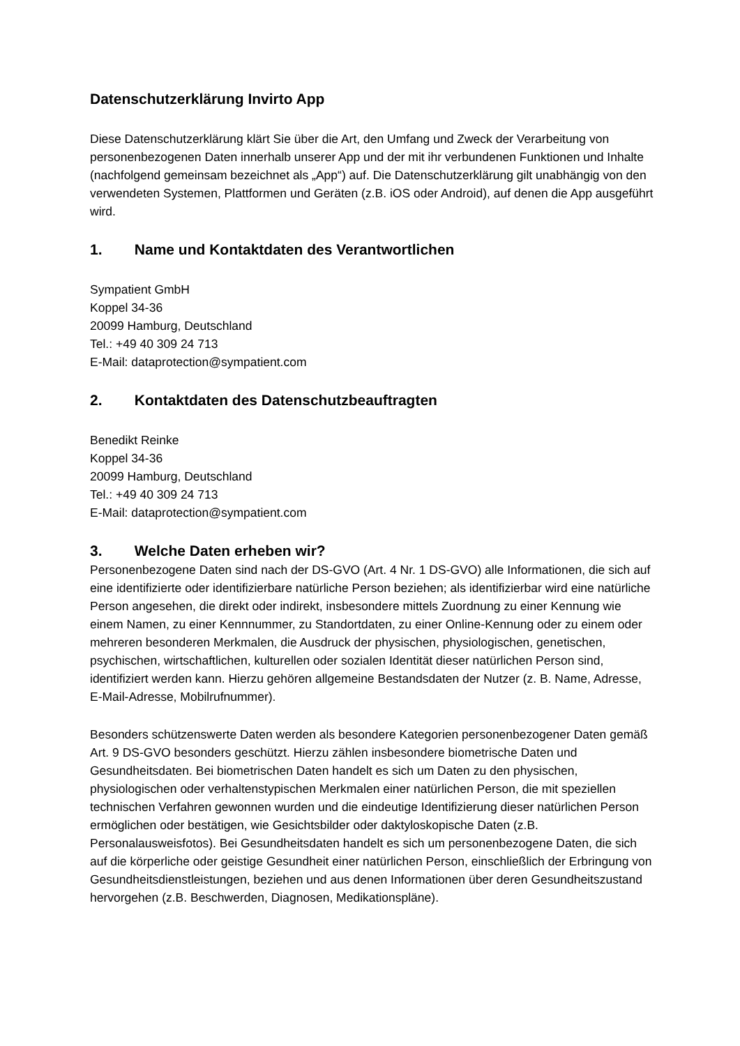Datenschutzerklärung Invirto App
Diese Datenschutzerklärung klärt Sie über die Art, den Umfang und Zweck der Verarbeitung von personenbezogenen Daten innerhalb unserer App und der mit ihr verbundenen Funktionen und Inhalte (nachfolgend gemeinsam bezeichnet als „App“) auf. Die Datenschutzerklärung gilt unabhängig von den verwendeten Systemen, Plattformen und Geräten (z.B. iOS oder Android), auf denen die App ausgeführt wird.
1. Name und Kontaktdaten des Verantwortlichen
Sympatient GmbH
Koppel 34-36
20099 Hamburg, Deutschland
Tel.: +49 40 309 24 713
E-Mail: dataprotection@sympatient.com
2. Kontaktdaten des Datenschutzbeauftragten
Benedikt Reinke
Koppel 34-36
20099 Hamburg, Deutschland
Tel.: +49 40 309 24 713
E-Mail: dataprotection@sympatient.com
3. Welche Daten erheben wir?
Personenbezogene Daten sind nach der DS-GVO (Art. 4 Nr. 1 DS-GVO) alle Informationen, die sich auf eine identifizierte oder identifizierbare natürliche Person beziehen; als identifizierbar wird eine natürliche Person angesehen, die direkt oder indirekt, insbesondere mittels Zuordnung zu einer Kennung wie einem Namen, zu einer Kennnummer, zu Standortdaten, zu einer Online-Kennung oder zu einem oder mehreren besonderen Merkmalen, die Ausdruck der physischen, physiologischen, genetischen, psychischen, wirtschaftlichen, kulturellen oder sozialen Identität dieser natürlichen Person sind, identifiziert werden kann. Hierzu gehören allgemeine Bestandsdaten der Nutzer (z. B. Name, Adresse, E-Mail-Adresse, Mobilrufnummer).
Besonders schützenswerte Daten werden als besondere Kategorien personenbezogener Daten gemäß Art. 9 DS-GVO besonders geschützt. Hierzu zählen insbesondere biometrische Daten und Gesundheitsdaten. Bei biometrischen Daten handelt es sich um Daten zu den physischen, physiologischen oder verhaltenstypischen Merkmalen einer natürlichen Person, die mit speziellen technischen Verfahren gewonnen wurden und die eindeutige Identifizierung dieser natürlichen Person ermöglichen oder bestätigen, wie Gesichtsbilder oder daktyloskopische Daten (z.B. Personalausweisfotos). Bei Gesundheitsdaten handelt es sich um personenbezogene Daten, die sich auf die körperliche oder geistige Gesundheit einer natürlichen Person, einschließlich der Erbringung von Gesundheitsdienstleistungen, beziehen und aus denen Informationen über deren Gesundheitszustand hervorgehen (z.B. Beschwerden, Diagnosen, Medikationspläne).